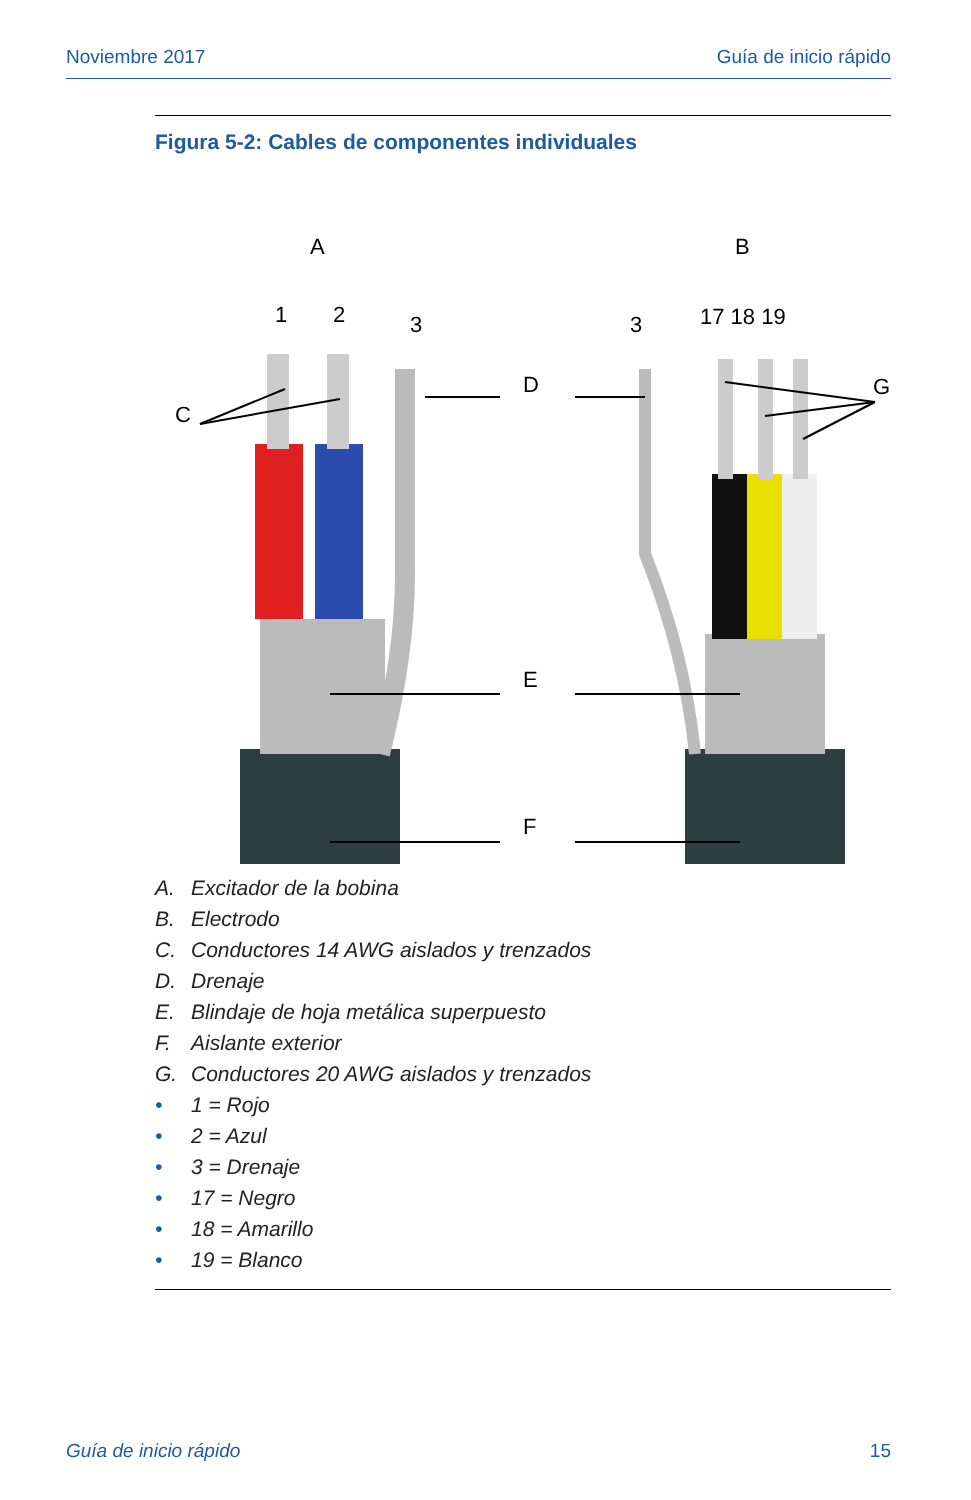Noviembre 2017 Guía de inicio rápido
Figura 5-2: Cables de componentes individuales
A
B
1
2
3
3
17 18 19
C
D
G
E
F
A. Excitador de la bobina
B. Electrodo
C. Conductores 14 AWG aislados y trenzados
D. Drenaje
E. Blindaje de hoja metálica superpuesto
F. Aislante exterior
G. Conductores 20 AWG aislados y trenzados
• 1 = Rojo
• 2 = Azul
• 3 = Drenaje
• 17 = Negro
• 18 = Amarillo
• 19 = Blanco
Guía de inicio rápido 15